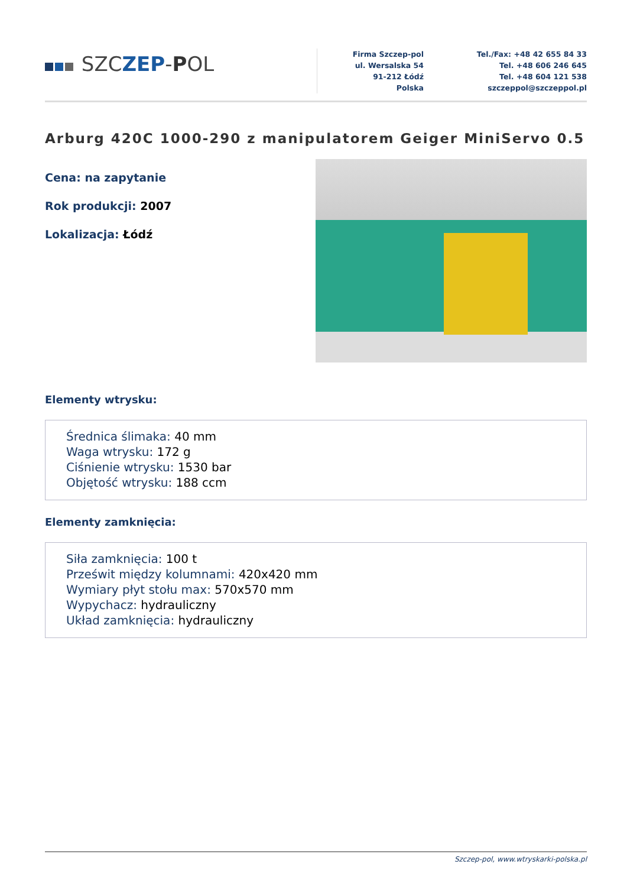SZCZEP-POL
Firma Szczep-pol
ul. Wersalska 54
91-212 Łódź
Polska
Tel./Fax: +48 42 655 84 33
Tel. +48 606 246 645
Tel. +48 604 121 538
szczeppol@szczeppol.pl
Arburg 420C 1000-290 z manipulatorem Geiger MiniServo 0.5
Cena: na zapytanie
Rok produkcji: 2007
Lokalizacja: Łódź
Elementy wtrysku:
Średnica ślimaka: 40 mm
Waga wtrysku: 172 g
Ciśnienie wtrysku: 1530 bar
Objętość wtrysku: 188 ccm
Elementy zamknięcia:
Siła zamknięcia: 100 t
Prześwit między kolumnami: 420x420 mm
Wymiary płyt stołu max: 570x570 mm
Wypychacz: hydrauliczny
Układ zamknięcia: hydrauliczny
Szczep-pol, www.wtryskarki-polska.pl